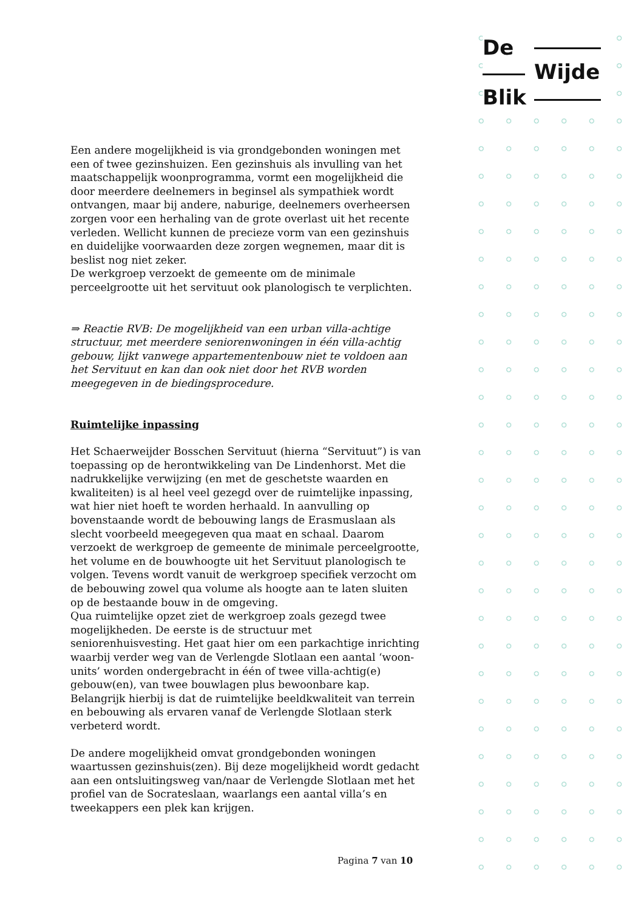De
Wijde
Blik
Een andere mogelijkheid is via grondgebonden woningen met een of twee gezinshuizen. Een gezinshuis als invulling van het maatschappelijk woonprogramma, vormt een mogelijkheid die door meerdere deelnemers in beginsel als sympathiek wordt ontvangen, maar bij andere, naburige, deelnemers overheersen zorgen voor een herhaling van de grote overlast uit het recente verleden. Wellicht kunnen de precieze vorm van een gezinshuis en duidelijke voorwaarden deze zorgen wegnemen, maar dit is beslist nog niet zeker.
De werkgroep verzoekt de gemeente om de minimale perceelgrootte uit het servituut ook planologisch te verplichten.
⇒ Reactie RVB: De mogelijkheid van een urban villa-achtige structuur, met meerdere seniorenwoningen in één villa-achtig gebouw, lijkt vanwege appartementenbouw niet te voldoen aan het Servituut en kan dan ook niet door het RVB worden meegegeven in de biedingsprocedure.
Ruimtelijke inpassing
Het Schaerweijder Bosschen Servituut (hierna “Servituut”) is van toepassing op de herontwikkeling van De Lindenhorst. Met die nadrukkelijke verwijzing (en met de geschetste waarden en kwaliteiten) is al heel veel gezegd over de ruimtelijke inpassing, wat hier niet hoeft te worden herhaald. In aanvulling op bovenstaande wordt de bebouwing langs de Erasmuslaan als slecht voorbeeld meegegeven qua maat en schaal. Daarom verzoekt de werkgroep de gemeente de minimale perceelgrootte, het volume en de bouwhoogte uit het Servituut planologisch te volgen. Tevens wordt vanuit de werkgroep specifiek verzocht om de bebouwing zowel qua volume als hoogte aan te laten sluiten op de bestaande bouw in de omgeving.
Qua ruimtelijke opzet ziet de werkgroep zoals gezegd twee mogelijkheden. De eerste is de structuur met seniorenhuisvesting. Het gaat hier om een parkachtige inrichting waarbij verder weg van de Verlengde Slotlaan een aantal ‘woon-units’ worden ondergebracht in één of twee villa-achtig(e) gebouw(en), van twee bouwlagen plus bewoonbare kap. Belangrijk hierbij is dat de ruimtelijke beeldkwaliteit van terrein en bebouwing als ervaren vanaf de Verlengde Slotlaan sterk verbeterd wordt.
De andere mogelijkheid omvat grondgebonden woningen waartussen gezinshuis(zen). Bij deze mogelijkheid wordt gedacht aan een ontsluitingsweg van/naar de Verlengde Slotlaan met het profiel van de Socrateslaan, waarlangs een aantal villa’s en tweekappers een plek kan krijgen.
Pagina 7 van 10